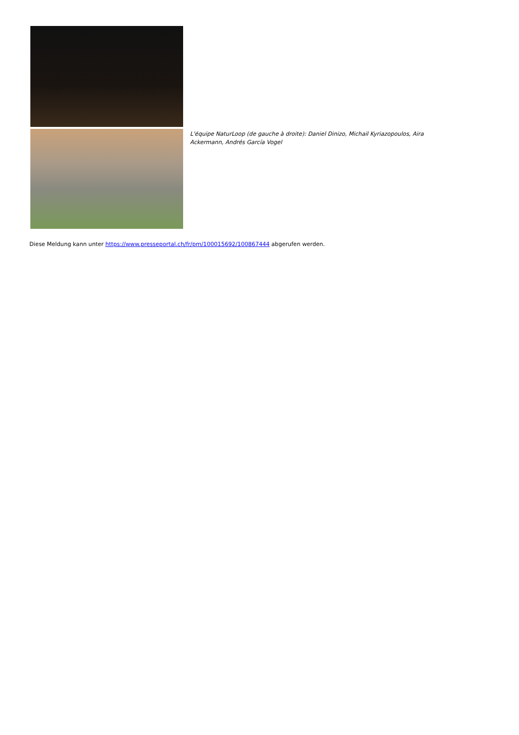L'équipe NaturLoop (de gauche à droite): Daniel Dinizo, Michail Kyriazopoulos, Aira Ackermann, Andrés García Vogel
Diese Meldung kann unter https://www.presseportal.ch/fr/pm/100015692/100867444 abgerufen werden.